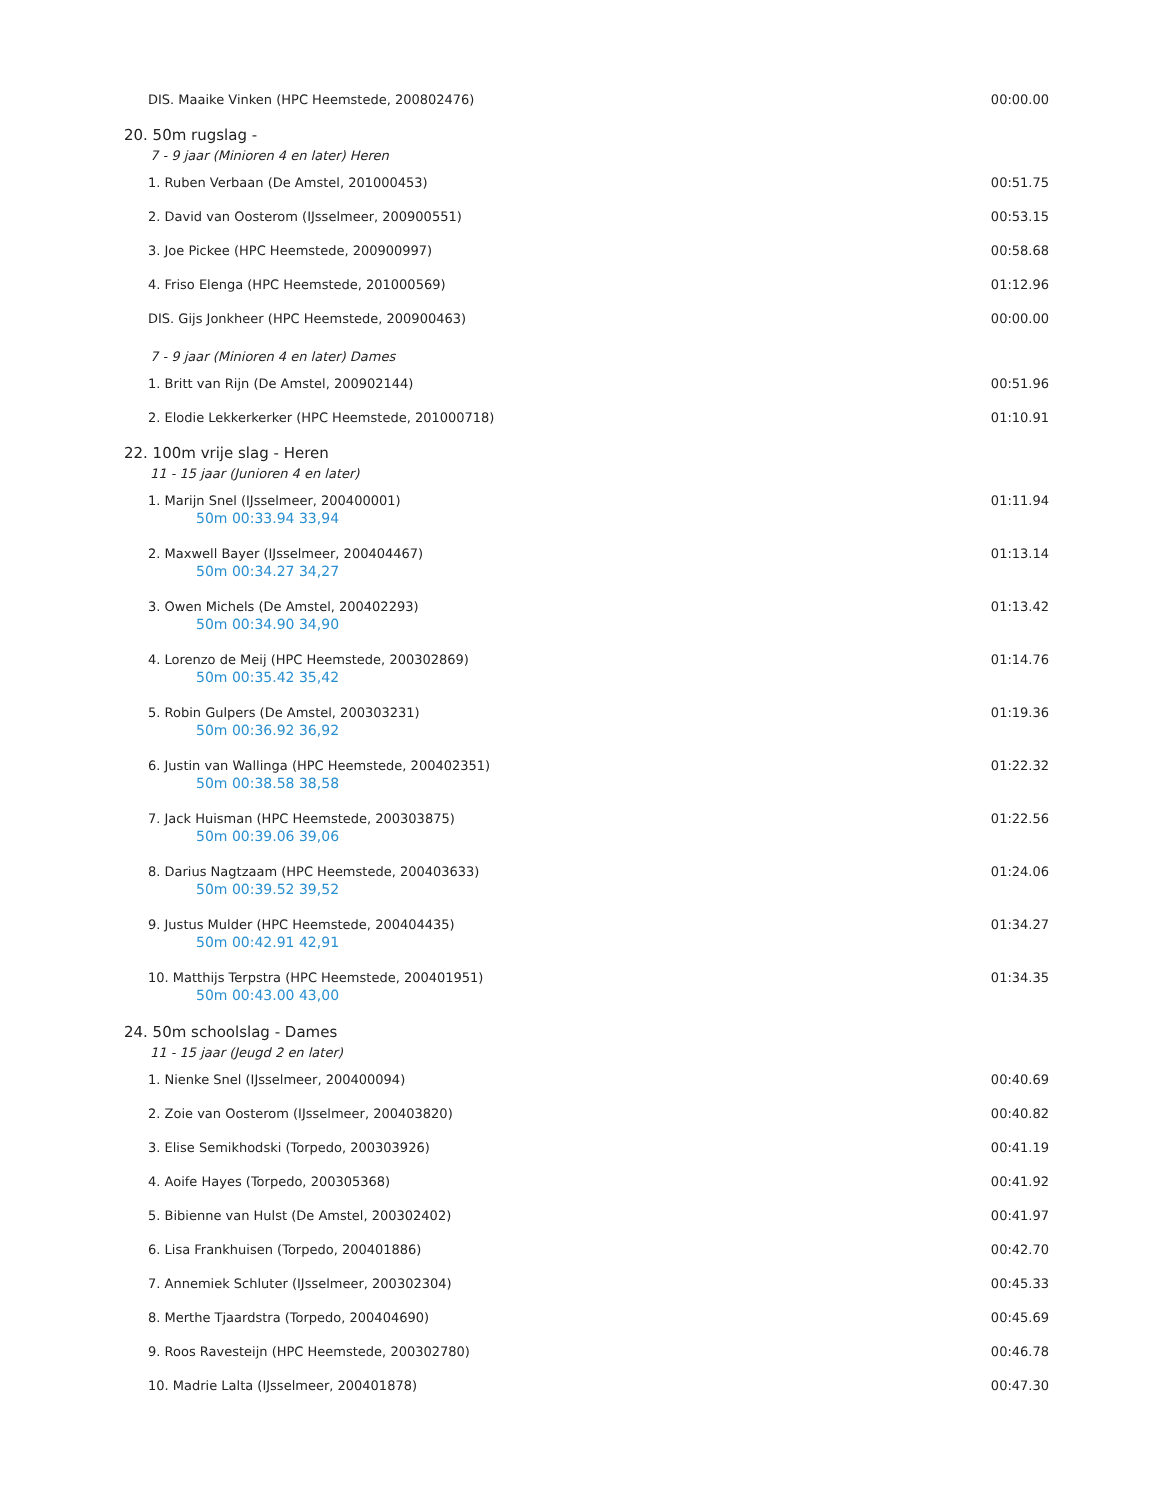DIS. Maaike Vinken (HPC Heemstede, 200802476) 00:00.00
20. 50m rugslag -
7 - 9 jaar (Minioren 4 en later) Heren
1. Ruben Verbaan (De Amstel, 201000453) 00:51.75
2. David van Oosterom (IJsselmeer, 200900551) 00:53.15
3. Joe Pickee (HPC Heemstede, 200900997) 00:58.68
4. Friso Elenga (HPC Heemstede, 201000569) 01:12.96
DIS. Gijs Jonkheer (HPC Heemstede, 200900463) 00:00.00
7 - 9 jaar (Minioren 4 en later) Dames
1. Britt van Rijn (De Amstel, 200902144) 00:51.96
2. Elodie Lekkerkerker (HPC Heemstede, 201000718) 01:10.91
22. 100m vrije slag - Heren
11 - 15 jaar (Junioren 4 en later)
1. Marijn Snel (IJsselmeer, 200400001)
50m 00:33.94 33,94
01:11.94
2. Maxwell Bayer (IJsselmeer, 200404467)
50m 00:34.27 34,27
01:13.14
3. Owen Michels (De Amstel, 200402293)
50m 00:34.90 34,90
01:13.42
4. Lorenzo de Meij (HPC Heemstede, 200302869)
50m 00:35.42 35,42
01:14.76
5. Robin Gulpers (De Amstel, 200303231)
50m 00:36.92 36,92
01:19.36
6. Justin van Wallinga (HPC Heemstede, 200402351)
50m 00:38.58 38,58
01:22.32
7. Jack Huisman (HPC Heemstede, 200303875)
50m 00:39.06 39,06
01:22.56
8. Darius Nagtzaam (HPC Heemstede, 200403633)
50m 00:39.52 39,52
01:24.06
9. Justus Mulder (HPC Heemstede, 200404435)
50m 00:42.91 42,91
01:34.27
10. Matthijs Terpstra (HPC Heemstede, 200401951)
50m 00:43.00 43,00
01:34.35
24. 50m schoolslag - Dames
11 - 15 jaar (Jeugd 2 en later)
1. Nienke Snel (IJsselmeer, 200400094) 00:40.69
2. Zoie van Oosterom (IJsselmeer, 200403820) 00:40.82
3. Elise Semikhodski (Torpedo, 200303926) 00:41.19
4. Aoife Hayes (Torpedo, 200305368) 00:41.92
5. Bibienne van Hulst (De Amstel, 200302402) 00:41.97
6. Lisa Frankhuisen (Torpedo, 200401886) 00:42.70
7. Annemiek Schluter (IJsselmeer, 200302304) 00:45.33
8. Merthe Tjaardstra (Torpedo, 200404690) 00:45.69
9. Roos Ravesteijn (HPC Heemstede, 200302780) 00:46.78
10. Madrie Lalta (IJsselmeer, 200401878) 00:47.30